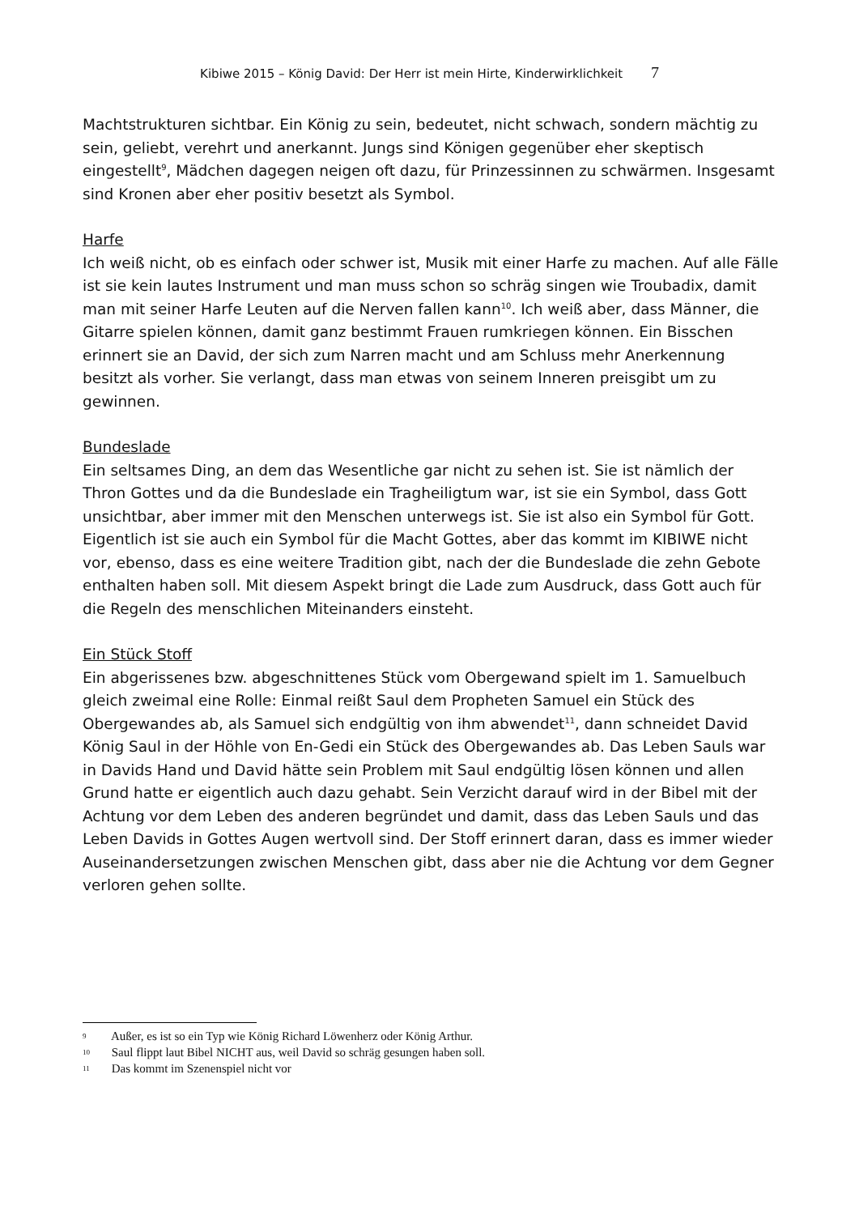Kibiwe 2015 – König David: Der Herr ist mein Hirte, Kinderwirklichkeit 7
Machtstrukturen sichtbar. Ein König zu sein, bedeutet, nicht schwach, sondern mächtig zu sein, geliebt, verehrt und anerkannt. Jungs sind Königen gegenüber eher skeptisch eingestellt<sup>9</sup>, Mädchen dagegen neigen oft dazu, für Prinzessinnen zu schwärmen. Insgesamt sind Kronen aber eher positiv besetzt als Symbol.
Harfe
Ich weiß nicht, ob es einfach oder schwer ist, Musik mit einer Harfe zu machen. Auf alle Fälle ist sie kein lautes Instrument und man muss schon so schräg singen wie Troubadix, damit man mit seiner Harfe Leuten auf die Nerven fallen kann<sup>10</sup>. Ich weiß aber, dass Männer, die Gitarre spielen können, damit ganz bestimmt Frauen rumkriegen können. Ein Bisschen erinnert sie an David, der sich zum Narren macht und am Schluss mehr Anerkennung besitzt als vorher. Sie verlangt, dass man etwas von seinem Inneren preisgibt um zu gewinnen.
Bundeslade
Ein seltsames Ding, an dem das Wesentliche gar nicht zu sehen ist. Sie ist nämlich der Thron Gottes und da die Bundeslade ein Tragheiligtum war, ist sie ein Symbol, dass Gott unsichtbar, aber immer mit den Menschen unterwegs ist. Sie ist also ein Symbol für Gott. Eigentlich ist sie auch ein Symbol für die Macht Gottes, aber das kommt im KIBIWE nicht vor, ebenso, dass es eine weitere Tradition gibt, nach der die Bundeslade die zehn Gebote enthalten haben soll. Mit diesem Aspekt bringt die Lade zum Ausdruck, dass Gott auch für die Regeln des menschlichen Miteinanders einsteht.
Ein Stück Stoff
Ein abgerissenes bzw. abgeschnittenes Stück vom Obergewand spielt im 1. Samuelbuch gleich zweimal eine Rolle: Einmal reißt Saul dem Propheten Samuel ein Stück des Obergewandes ab, als Samuel sich endgültig von ihm abwendet<sup>11</sup>, dann schneidet David König Saul in der Höhle von En-Gedi ein Stück des Obergewandes ab. Das Leben Sauls war in Davids Hand und David hätte sein Problem mit Saul endgültig lösen können und allen Grund hatte er eigentlich auch dazu gehabt. Sein Verzicht darauf wird in der Bibel mit der Achtung vor dem Leben des anderen begründet und damit, dass das Leben Sauls und das Leben Davids in Gottes Augen wertvoll sind. Der Stoff erinnert daran, dass es immer wieder Auseinandersetzungen zwischen Menschen gibt, dass aber nie die Achtung vor dem Gegner verloren gehen sollte.
9 Außer, es ist so ein Typ wie König Richard Löwenherz oder König Arthur.
10 Saul flippt laut Bibel NICHT aus, weil David so schräg gesungen haben soll.
11 Das kommt im Szenenspiel nicht vor